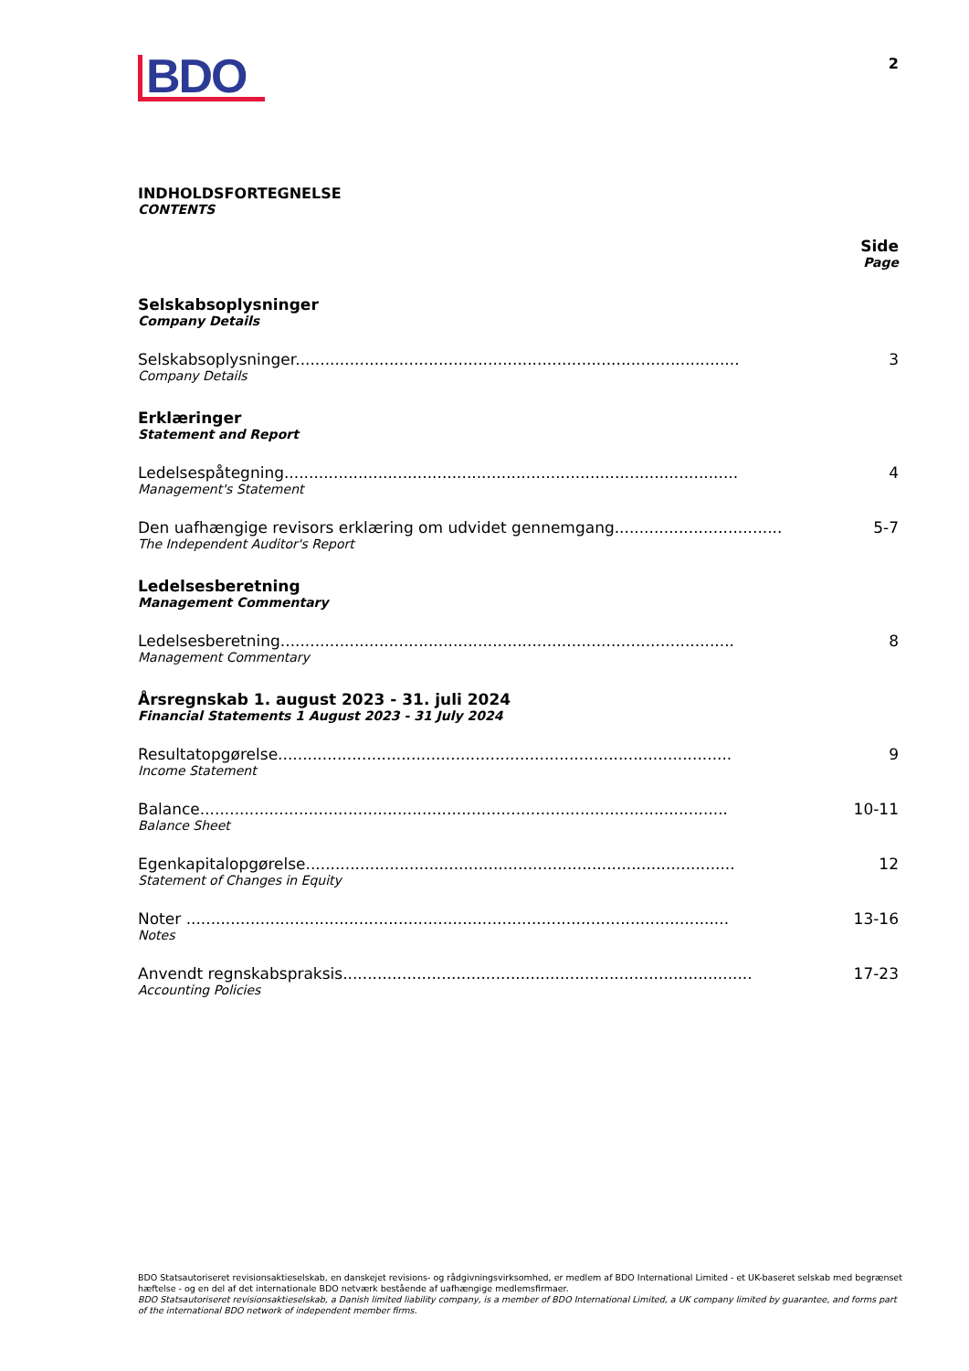BDO
2
INDHOLDSFORTEGNELSE
CONTENTS
Side
Page
Selskabsoplysninger
Company Details
Selskabsoplysninger..........................................................................................
Company Details
3
Erklæringer
Statement and Report
Ledelsespåtegning............................................................................................
Management's Statement
4
Den uafhængige revisors erklæring om udvidet gennemgang..................................
The Independent Auditor's Report
5-7
Ledelsesberetning
Management Commentary
Ledelsesberetning............................................................................................
Management Commentary
8
Årsregnskab 1. august 2023 - 31. juli 2024
Financial Statements 1 August 2023 - 31 July 2024
Resultatopgørelse............................................................................................
Income Statement
9
Balance...........................................................................................................
Balance Sheet
10-11
Egenkapitalopgørelse.......................................................................................
Statement of Changes in Equity
12
Noter ..............................................................................................................
Notes
13-16
Anvendt regnskabspraksis...................................................................................
Accounting Policies
17-23
BDO Statsautoriseret revisionsaktieselskab, en danskejet revisions- og rådgivningsvirksomhed, er medlem af BDO International Limited - et UK-baseret selskab med begrænset hæftelse - og en del af det internationale BDO netværk bestående af uafhængige medlemsfirmaer.
BDO Statsautoriseret revisionsaktieselskab, a Danish limited liability company, is a member of BDO International Limited, a UK company limited by guarantee, and forms part of the international BDO network of independent member firms.